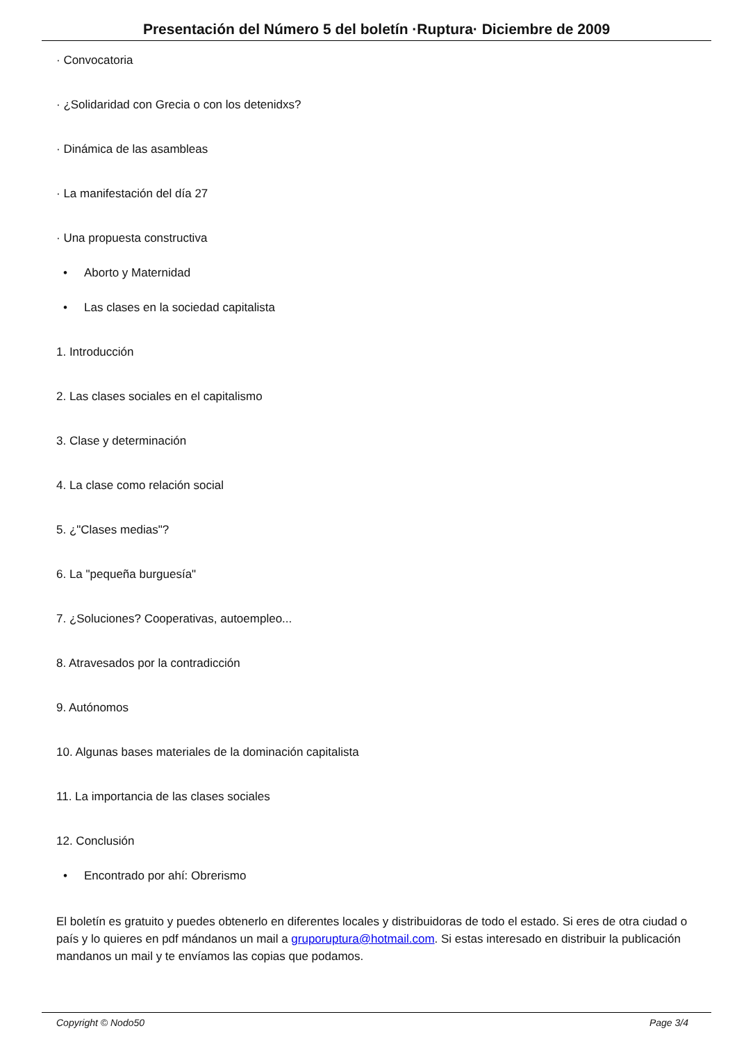Presentación del Número 5 del boletín ·Ruptura· Diciembre de 2009
· Convocatoria
· ¿Solidaridad con Grecia o con los detenidxs?
· Dinámica de las asambleas
· La manifestación del día 27
· Una propuesta constructiva
• Aborto y Maternidad
• Las clases en la sociedad capitalista
1. Introducción
2. Las clases sociales en el capitalismo
3. Clase y determinación
4. La clase como relación social
5. ¿"Clases medias"?
6. La "pequeña burguesía"
7. ¿Soluciones? Cooperativas, autoempleo...
8. Atravesados por la contradicción
9. Autónomos
10. Algunas bases materiales de la dominación capitalista
11. La importancia de las clases sociales
12. Conclusión
• Encontrado por ahí: Obrerismo
El boletín es gratuito y puedes obtenerlo en diferentes locales y distribuidoras de todo el estado. Si eres de otra ciudad o país y lo quieres en pdf mándanos un mail a gruporuptura@hotmail.com. Si estas interesado en distribuir la publicación mandanos un mail y te envíamos las copias que podamos.
Copyright © Nodo50 Page 3/4